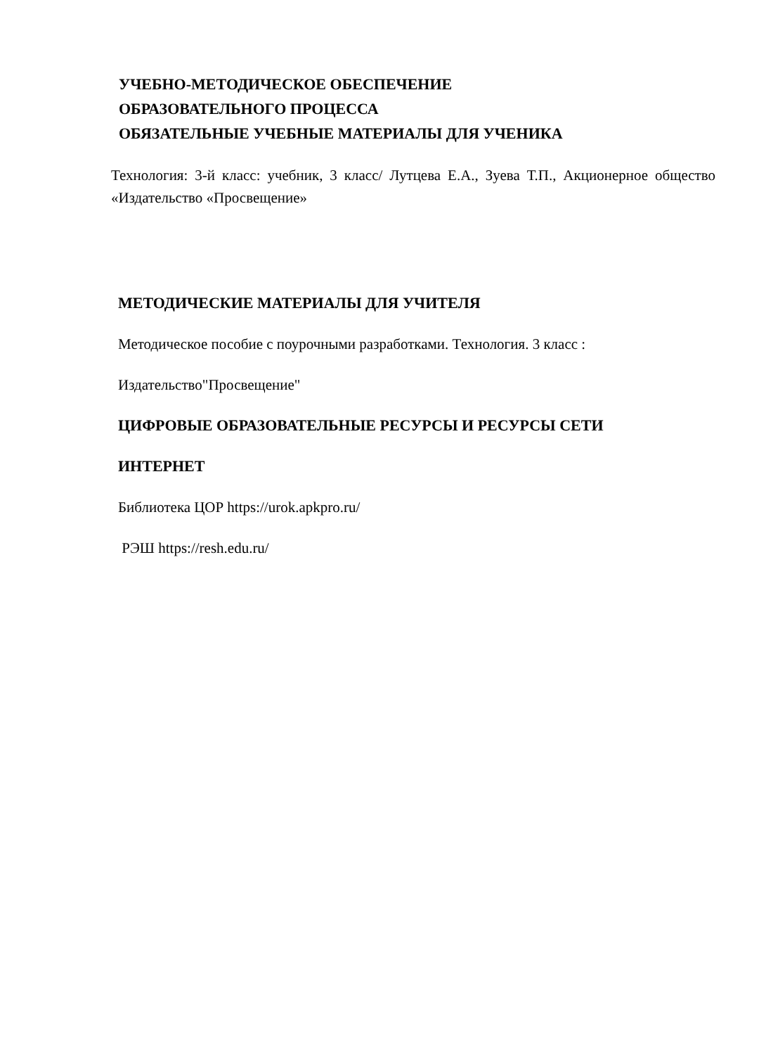УЧЕБНО-МЕТОДИЧЕСКОЕ ОБЕСПЕЧЕНИЕ
ОБРАЗОВАТЕЛЬНОГО ПРОЦЕССА
ОБЯЗАТЕЛЬНЫЕ УЧЕБНЫЕ МАТЕРИАЛЫ ДЛЯ УЧЕНИКА
Технология: 3-й класс: учебник, 3 класс/ Лутцева Е.А., Зуева Т.П., Акционерное общество «Издательство «Просвещение»
МЕТОДИЧЕСКИЕ МАТЕРИАЛЫ ДЛЯ УЧИТЕЛЯ
Методическое пособие с поурочными разработками. Технология. 3 класс :
Издательство"Просвещение"
ЦИФРОВЫЕ ОБРАЗОВАТЕЛЬНЫЕ РЕСУРСЫ И РЕСУРСЫ СЕТИ
ИНТЕРНЕТ
Библиотека ЦОР https://urok.apkpro.ru/
РЭШ https://resh.edu.ru/